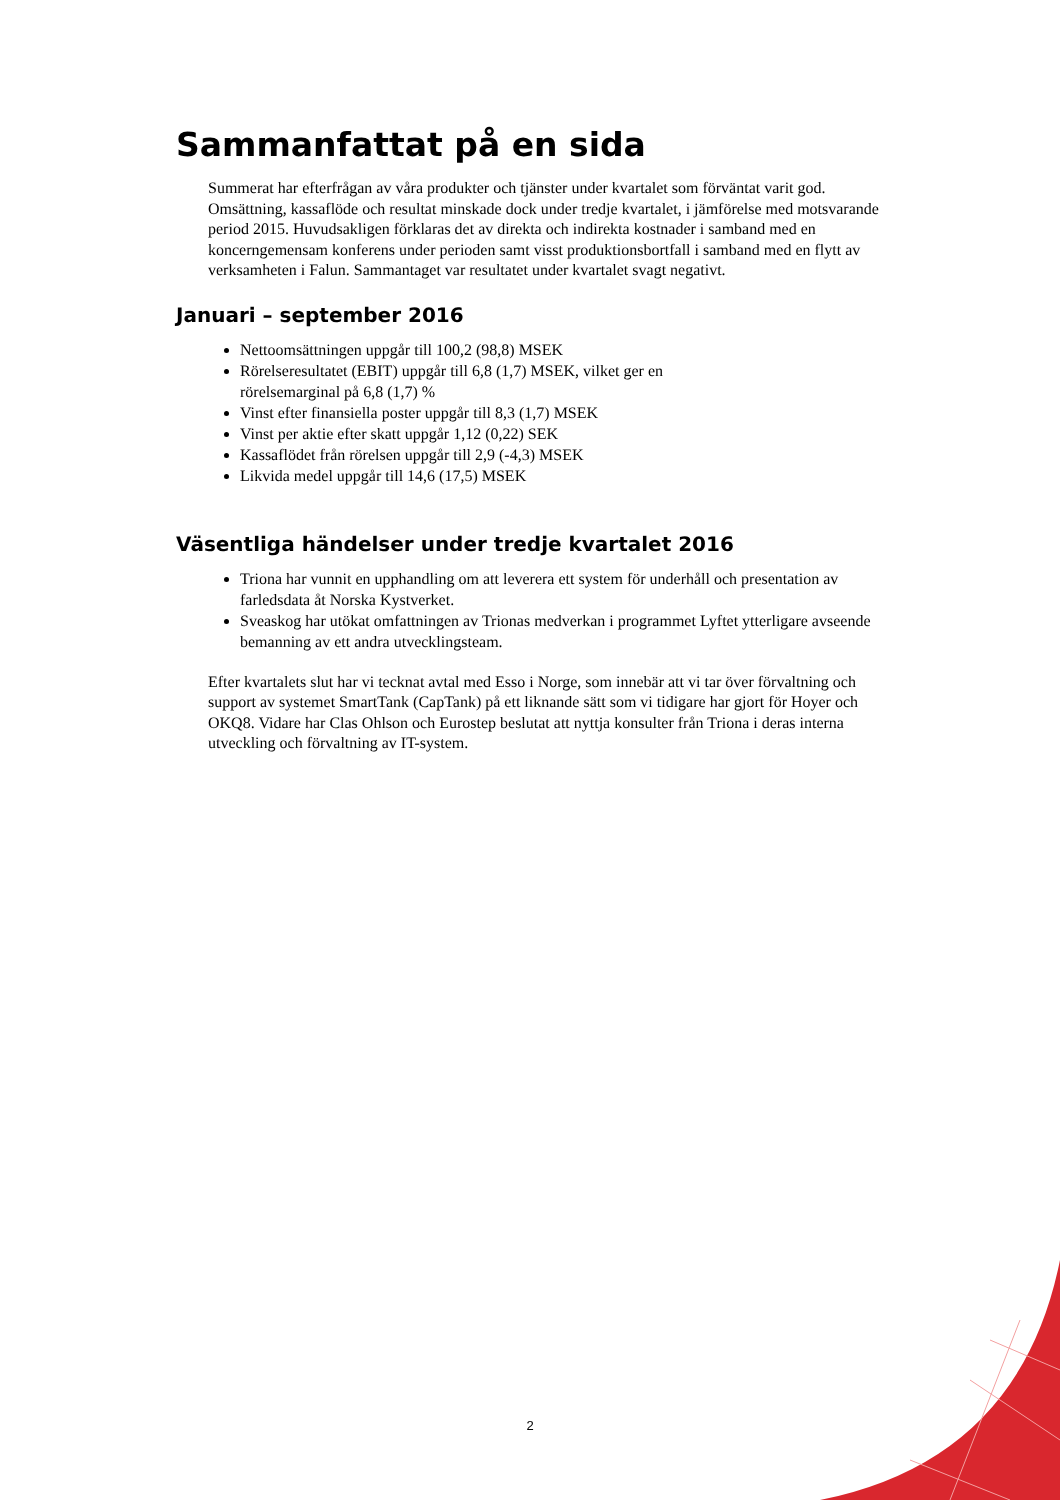Sammanfattat på en sida
Summerat har efterfrågan av våra produkter och tjänster under kvartalet som förväntat varit god. Omsättning, kassaflöde och resultat minskade dock under tredje kvartalet, i jämförelse med motsvarande period 2015. Huvudsakligen förklaras det av direkta och indirekta kostnader i samband med en koncerngemensam konferens under perioden samt visst produktionsbortfall i samband med en flytt av verksamheten i Falun. Sammantaget var resultatet under kvartalet svagt negativt.
Januari – september 2016
Nettoomsättningen uppgår till 100,2 (98,8) MSEK
Rörelseresultatet (EBIT) uppgår till 6,8 (1,7) MSEK, vilket ger en
rörelsemarginal på 6,8 (1,7) %
Vinst efter finansiella poster uppgår till 8,3 (1,7) MSEK
Vinst per aktie efter skatt uppgår 1,12 (0,22) SEK
Kassaflödet från rörelsen uppgår till 2,9 (-4,3) MSEK
Likvida medel uppgår till 14,6 (17,5) MSEK
Väsentliga händelser under tredje kvartalet 2016
Triona har vunnit en upphandling om att leverera ett system för underhåll och presentation av farledsdata åt Norska Kystverket.
Sveaskog har utökat omfattningen av Trionas medverkan i programmet Lyftet ytterligare avseende bemanning av ett andra utvecklingsteam.
Efter kvartalets slut har vi tecknat avtal med Esso i Norge, som innebär att vi tar över förvaltning och support av systemet SmartTank (CapTank) på ett liknande sätt som vi tidigare har gjort för Hoyer och OKQ8. Vidare har Clas Ohlson och Eurostep beslutat att nyttja konsulter från Triona i deras interna utveckling och förvaltning av IT-system.
2